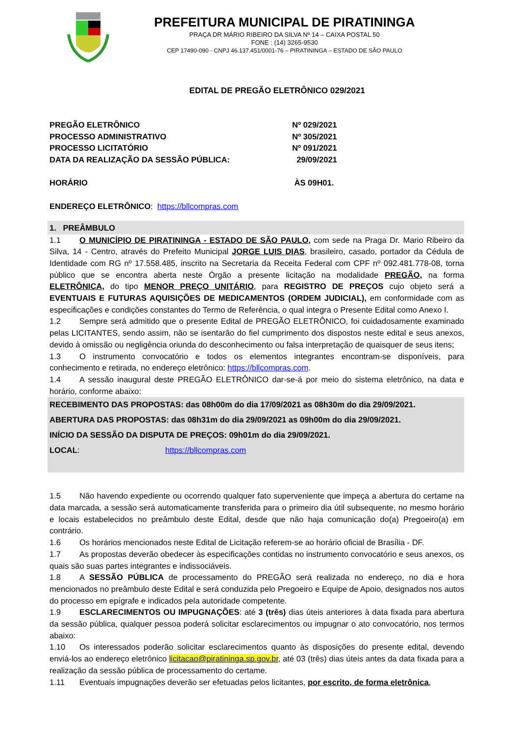PREFEITURA MUNICIPAL DE PIRATININGA
PRAÇA DR MÁRIO RIBEIRO DA SILVA Nº 14 – CAIXA POSTAL 50
FONE : (14) 3265-9530
CEP 17490-090 - CNPJ 46.137.451/0001-76 – PIRATININGA – ESTADO DE SÃO PAULO
EDITAL DE PREGÃO ELETRÔNICO 029/2021
PREGÃO ELETRÔNICO Nº 029/2021
PROCESSO ADMINISTRATIVO Nº 305/2021
PROCESSO LICITATÓRIO Nº 091/2021
DATA DA REALIZAÇÃO DA SESSÃO PÚBLICA: 29/09/2021
HORÁRIO ÀS 09H01.
ENDEREÇO ELETRÔNICO: https://bllcompras.com
1. PREÂMBULO
1.1 O MUNICÍPIO DE PIRATININGA - ESTADO DE SÃO PAULO, com sede na Praga Dr. Mario Ribeiro da Silva, 14 - Centro, através do Prefeito Municipal JORGE LUIS DIAS, brasileiro, casado, portador da Cédula de Identidade com RG nº 17.558.485, inscrito na Secretaria da Receita Federal com CPF nº 092.481.778-08, torna público que se encontra aberta neste Órgão a presente licitação na modalidade PREGÃO, na forma ELETRÔNICA, do tipo MENOR PREÇO UNITÁRIO, para REGISTRO DE PREÇOS cujo objeto será a EVENTUAIS E FUTURAS AQUISIÇÕES DE MEDICAMENTOS (ORDEM JUDICIAL), em conformidade com as especificações e condições constantes do Termo de Referência, o qual integra o Presente Edital como Anexo I.
1.2 Sempre será admitido que o presente Edital de PREGÃO ELETRÔNICO, foi cuidadosamente examinado pelas LICITANTES, sendo assim, não se isentarão do fiel cumprimento dos dispostos neste edital e seus anexos, devido à omissão ou negligência oriunda do desconhecimento ou falsa interpretação de quaisquer de seus itens;
1.3 O instrumento convocatório e todos os elementos integrantes encontram-se disponíveis, para conhecimento e retirada, no endereço eletrônico: https://bllcompras.com.
1.4 A sessão inaugural deste PREGÃO ELETRÔNICO dar-se-á por meio do sistema eletrônico, na data e horário, conforme abaixo:
RECEBIMENTO DAS PROPOSTAS: das 08h00m do dia 17/09/2021 as 08h30m do dia 29/09/2021.
ABERTURA DAS PROPOSTAS: das 08h31m do dia 29/09/2021 as 09h00m do dia 29/09/2021.
INÍCIO DA SESSÃO DA DISPUTA DE PREÇOS: 09h01m do dia 29/09/2021.
LOCAL: https://bllcompras.com
1.5 Não havendo expediente ou ocorrendo qualquer fato superveniente que impeça a abertura do certame na data marcada, a sessão será automaticamente transferida para o primeiro dia útil subsequente, no mesmo horário e locais estabelecidos no preâmbulo deste Edital, desde que não haja comunicação do(a) Pregoeiro(a) em contrário.
1.6 Os horários mencionados neste Edital de Licitação referem-se ao horário oficial de Brasília - DF.
1.7 As propostas deverão obedecer às especificações contidas no instrumento convocatório e seus anexos, os quais são suas partes integrantes e indissociáveis.
1.8 A SESSÃO PÚBLICA de processamento do PREGÃO será realizada no endereço, no dia e hora mencionados no preâmbulo deste Edital e será conduzida pelo Pregoeiro e Equipe de Apoio, designados nos autos do processo em epígrafe e indicados pela autoridade competente.
1.9 ESCLARECIMENTOS OU IMPUGNAÇÕES: até 3 (três) dias úteis anteriores à data fixada para abertura da sessão pública, qualquer pessoa poderá solicitar esclarecimentos ou impugnar o ato convocatório, nos termos abaixo:
1.10 Os interessados poderão solicitar esclarecimentos quanto às disposições do presente edital, devendo enviá-los ao endereço eletrônico licitacao@piratininga.sp.gov.br, até 03 (três) dias úteis antes da data fixada para a realização da sessão pública de processamento do certame.
1.11 Eventuais impugnações deverão ser efetuadas pelos licitantes, por escrito, de forma eletrônica,